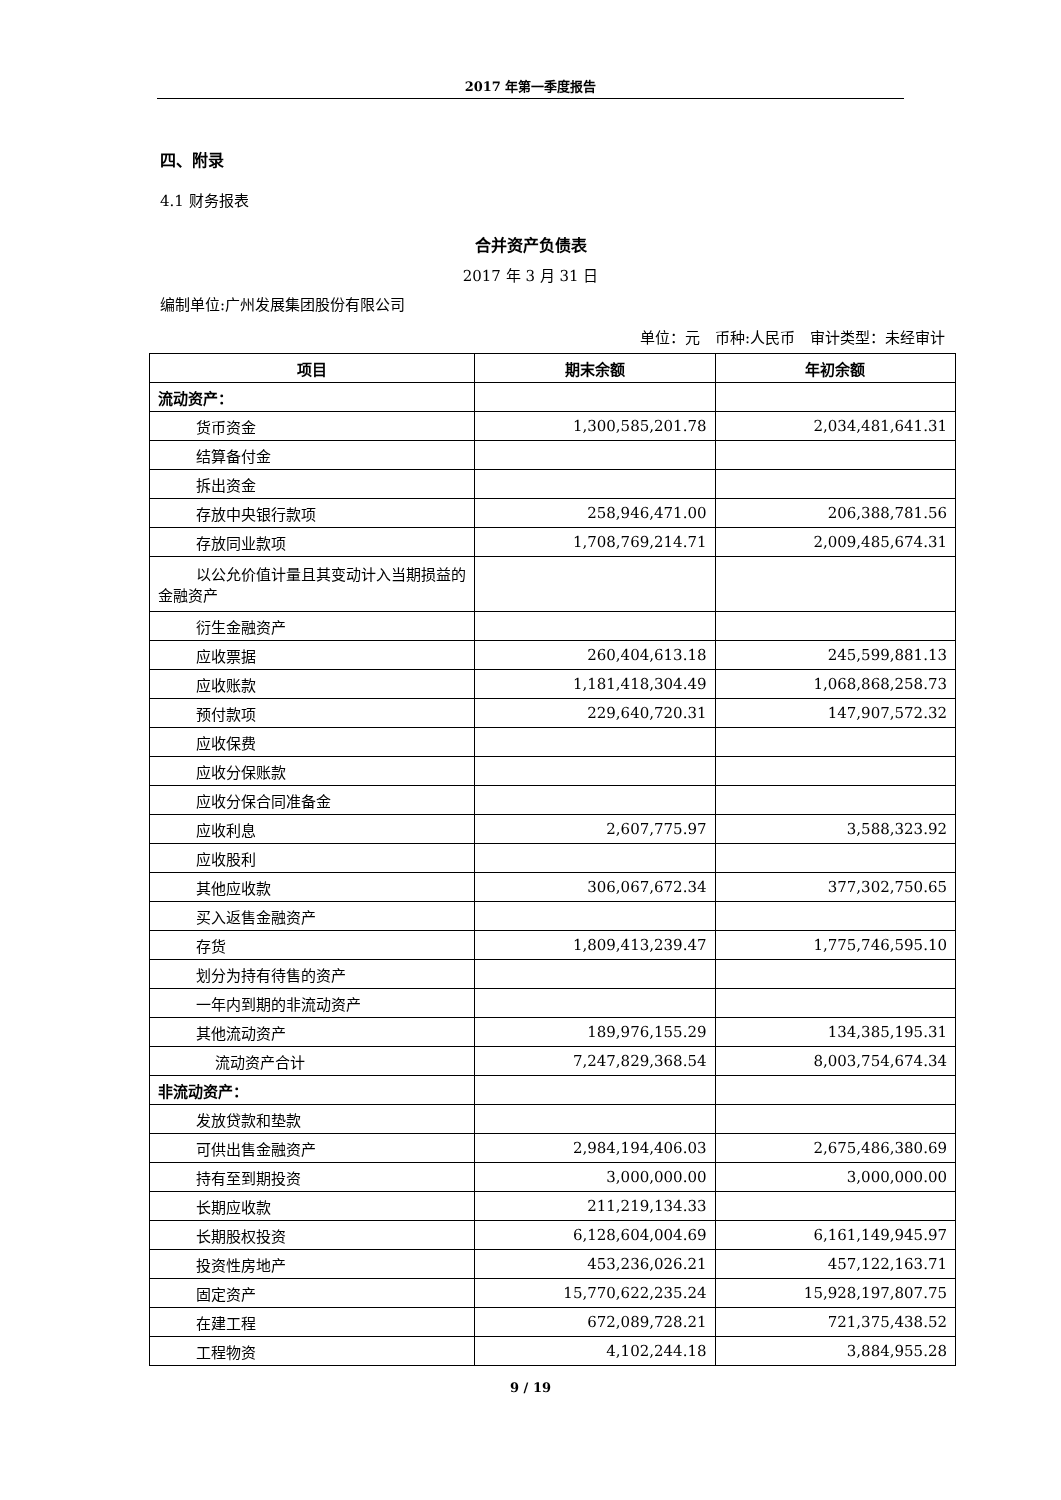2017 年第一季度报告
四、附录
4.1 财务报表
合并资产负债表
2017 年 3 月 31 日
编制单位:广州发展集团股份有限公司
单位：元　币种:人民币　审计类型：未经审计
| 项目 | 期末余额 | 年初余额 |
| --- | --- | --- |
| 流动资产： | | |
| 货币资金 | 1,300,585,201.78 | 2,034,481,641.31 |
| 结算备付金 | | |
| 拆出资金 | | |
| 存放中央银行款项 | 258,946,471.00 | 206,388,781.56 |
| 存放同业款项 | 1,708,769,214.71 | 2,009,485,674.31 |
| 以公允价值计量且其变动计入当期损益的金融资产 | | |
| 衍生金融资产 | | |
| 应收票据 | 260,404,613.18 | 245,599,881.13 |
| 应收账款 | 1,181,418,304.49 | 1,068,868,258.73 |
| 预付款项 | 229,640,720.31 | 147,907,572.32 |
| 应收保费 | | |
| 应收分保账款 | | |
| 应收分保合同准备金 | | |
| 应收利息 | 2,607,775.97 | 3,588,323.92 |
| 应收股利 | | |
| 其他应收款 | 306,067,672.34 | 377,302,750.65 |
| 买入返售金融资产 | | |
| 存货 | 1,809,413,239.47 | 1,775,746,595.10 |
| 划分为持有待售的资产 | | |
| 一年内到期的非流动资产 | | |
| 其他流动资产 | 189,976,155.29 | 134,385,195.31 |
| 流动资产合计 | 7,247,829,368.54 | 8,003,754,674.34 |
| 非流动资产： | | |
| 发放贷款和垫款 | | |
| 可供出售金融资产 | 2,984,194,406.03 | 2,675,486,380.69 |
| 持有至到期投资 | 3,000,000.00 | 3,000,000.00 |
| 长期应收款 | 211,219,134.33 | |
| 长期股权投资 | 6,128,604,004.69 | 6,161,149,945.97 |
| 投资性房地产 | 453,236,026.21 | 457,122,163.71 |
| 固定资产 | 15,770,622,235.24 | 15,928,197,807.75 |
| 在建工程 | 672,089,728.21 | 721,375,438.52 |
| 工程物资 | 4,102,244.18 | 3,884,955.28 |
9 / 19